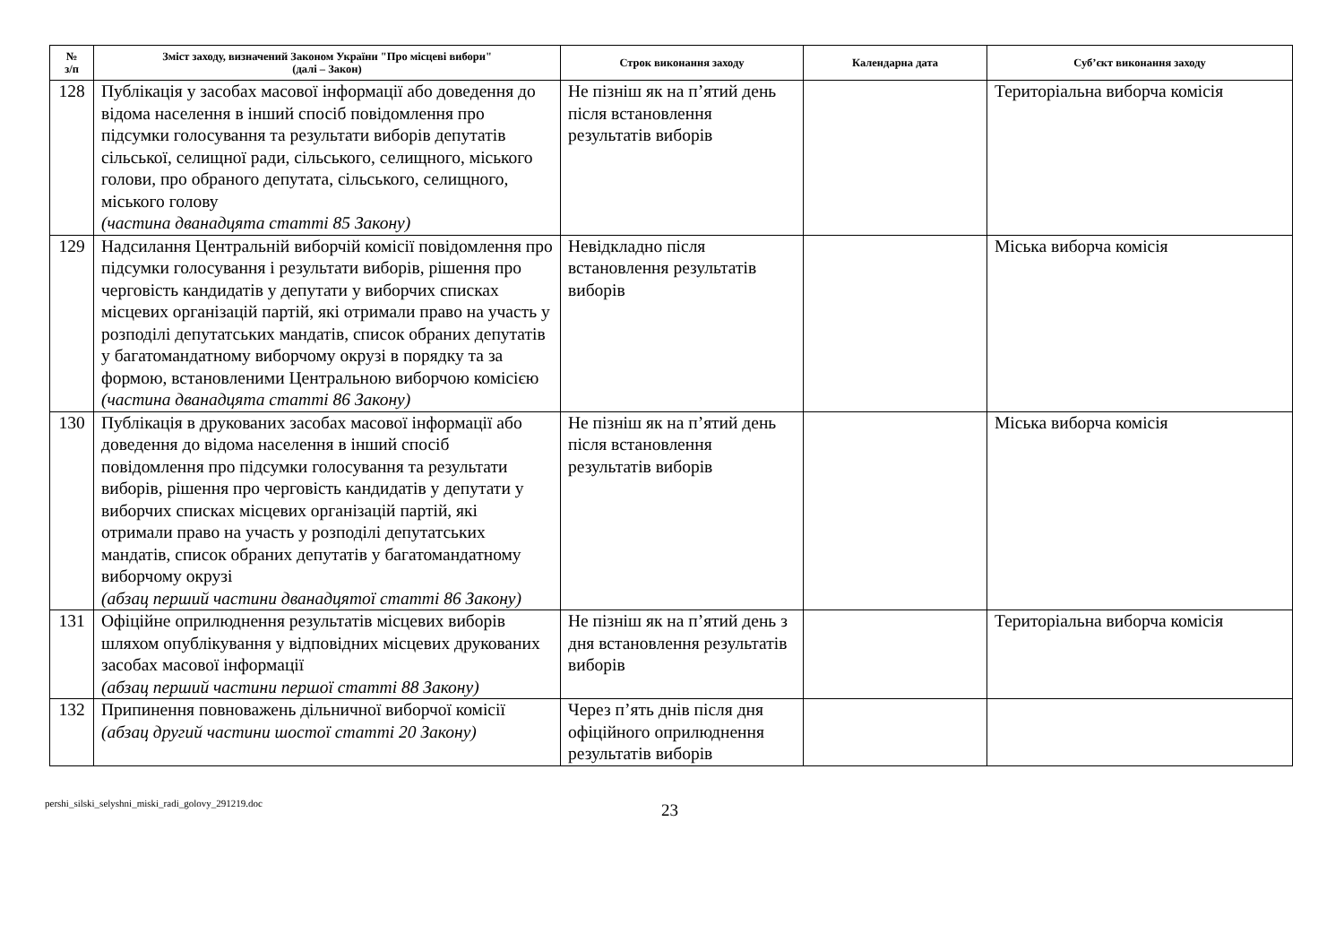| № з/п | Зміст заходу, визначений Законом України "Про місцеві вибори" (далі – Закон) | Строк виконання заходу | Календарна дата | Суб’єкт виконання заходу |
| --- | --- | --- | --- | --- |
| 128 | Публікація у засобах масової інформації або доведення до відома населення в інший спосіб повідомлення про підсумки голосування та результати виборів депутатів сільської, селищної ради, сільського, селищного, міського голови, про обраного депутата, сільського, селищного, міського голову (частина дванадцята статті 85 Закону) | Не пізніш як на п’ятий день після встановлення результатів виборів | | Територіальна виборча комісія |
| 129 | Надсилання Центральній виборчій комісії повідомлення про підсумки голосування і результати виборів, рішення про черговість кандидатів у депутати у виборчих списках місцевих організацій партій, які отримали право на участь у розподілі депутатських мандатів, список обраних депутатів у багатомандатному виборчому окрузі в порядку та за формою, встановленими Центральною виборчою комісією (частина дванадцята статті 86 Закону) | Невідкладно після встановлення результатів виборів | | Міська виборча комісія |
| 130 | Публікація в друкованих засобах масової інформації або доведення до відома населення в інший спосіб повідомлення про підсумки голосування та результати виборів, рішення про черговість кандидатів у депутати у виборчих списках місцевих організацій партій, які отримали право на участь у розподілі депутатських мандатів, список обраних депутатів у багатомандатному виборчому окрузі (абзац перший частини дванадцятої статті 86 Закону) | Не пізніш як на п’ятий день після встановлення результатів виборів | | Міська виборча комісія |
| 131 | Офіційне оприлюднення результатів місцевих виборів шляхом опублікування у відповідних місцевих друкованих засобах масової інформації (абзац перший частини першої статті 88 Закону) | Не пізніш як на п’ятий день з дня встановлення результатів виборів | | Територіальна виборча комісія |
| 132 | Припинення повноважень дільничної виборчої комісії (абзац другий частини шостої статті 20 Закону) | Через п’ять днів після дня офіційного оприлюднення результатів виборів | | |
pershi_silski_selyshni_miski_radi_golovy_291219.doc
23